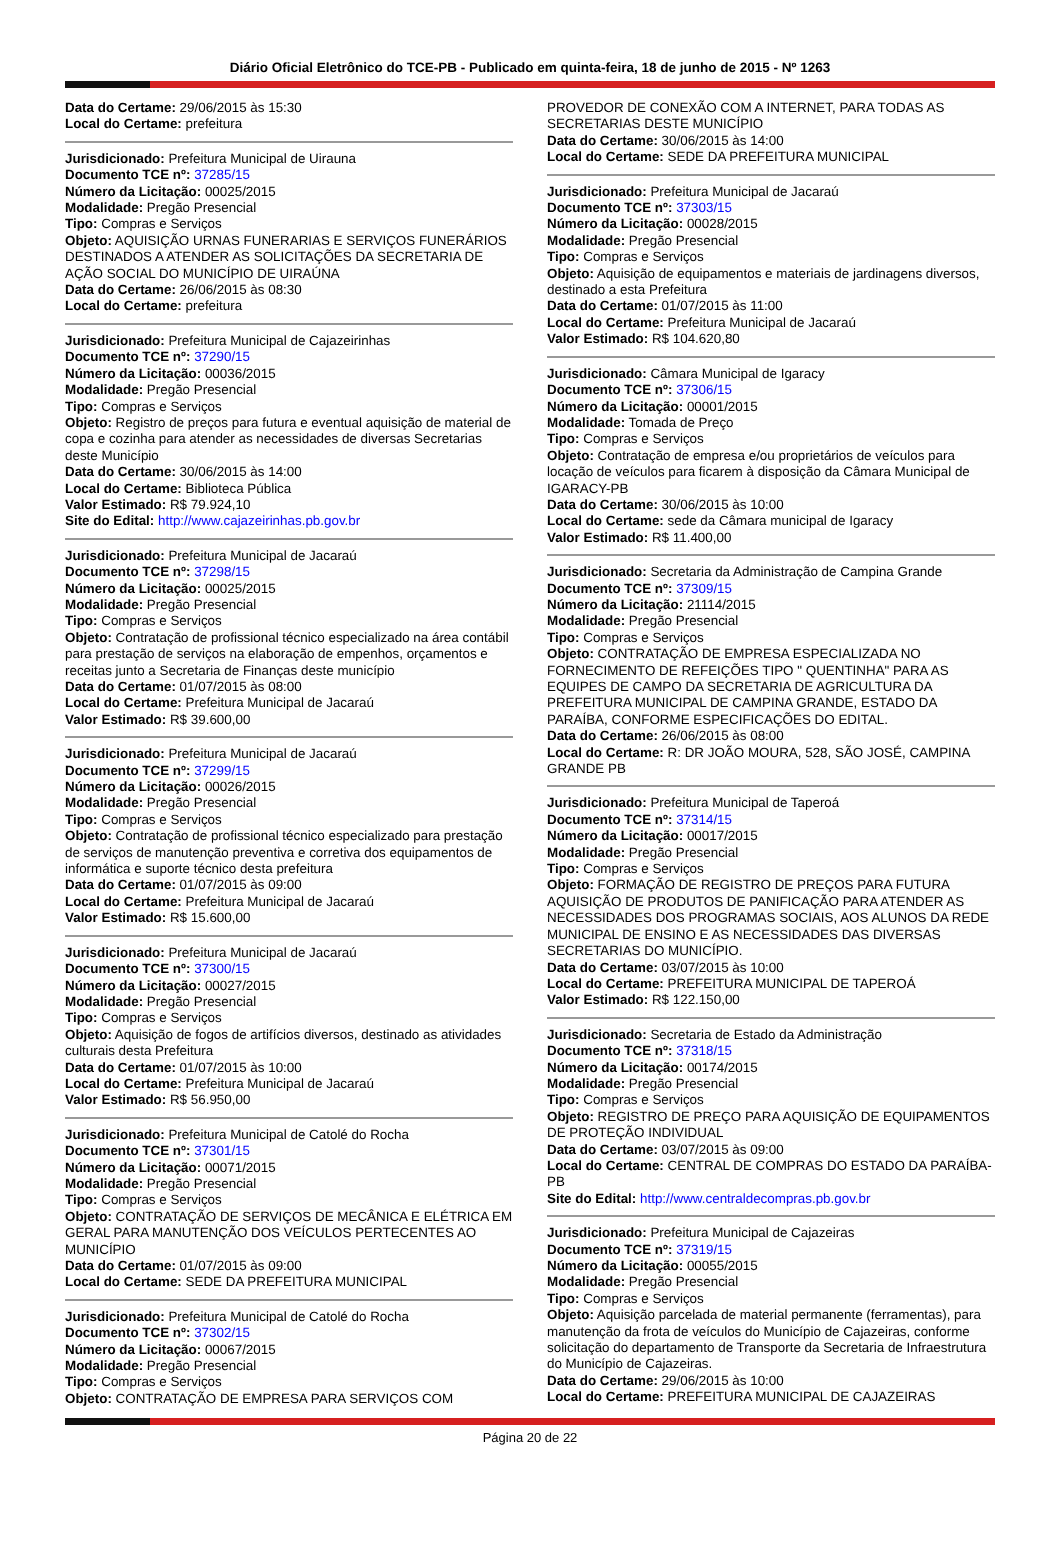Diário Oficial Eletrônico do TCE-PB - Publicado em quinta-feira, 18 de junho de 2015 - Nº 1263
Data do Certame: 29/06/2015 às 15:30
Local do Certame: prefeitura
Jurisdicionado: Prefeitura Municipal de Uirauna
Documento TCE nº: 37285/15
Número da Licitação: 00025/2015
Modalidade: Pregão Presencial
Tipo: Compras e Serviços
Objeto: AQUISIÇÃO URNAS FUNERARIAS E SERVIÇOS FUNERÁRIOS DESTINADOS A ATENDER AS SOLICITAÇÕES DA SECRETARIA DE AÇÃO SOCIAL DO MUNICÍPIO DE UIRAÚNA
Data do Certame: 26/06/2015 às 08:30
Local do Certame: prefeitura
Jurisdicionado: Prefeitura Municipal de Cajazeirinhas
Documento TCE nº: 37290/15
Número da Licitação: 00036/2015
Modalidade: Pregão Presencial
Tipo: Compras e Serviços
Objeto: Registro de preços para futura e eventual aquisição de material de copa e cozinha para atender as necessidades de diversas Secretarias deste Município
Data do Certame: 30/06/2015 às 14:00
Local do Certame: Biblioteca Pública
Valor Estimado: R$ 79.924,10
Site do Edital: http://www.cajazeirinhas.pb.gov.br
Jurisdicionado: Prefeitura Municipal de Jacaraú
Documento TCE nº: 37298/15
Número da Licitação: 00025/2015
Modalidade: Pregão Presencial
Tipo: Compras e Serviços
Objeto: Contratação de profissional técnico especializado na área contábil para prestação de serviços na elaboração de empenhos, orçamentos e receitas junto a Secretaria de Finanças deste município
Data do Certame: 01/07/2015 às 08:00
Local do Certame: Prefeitura Municipal de Jacaraú
Valor Estimado: R$ 39.600,00
Jurisdicionado: Prefeitura Municipal de Jacaraú
Documento TCE nº: 37299/15
Número da Licitação: 00026/2015
Modalidade: Pregão Presencial
Tipo: Compras e Serviços
Objeto: Contratação de profissional técnico especializado para prestação de serviços de manutenção preventiva e corretiva dos equipamentos de informática e suporte técnico desta prefeitura
Data do Certame: 01/07/2015 às 09:00
Local do Certame: Prefeitura Municipal de Jacaraú
Valor Estimado: R$ 15.600,00
Jurisdicionado: Prefeitura Municipal de Jacaraú
Documento TCE nº: 37300/15
Número da Licitação: 00027/2015
Modalidade: Pregão Presencial
Tipo: Compras e Serviços
Objeto: Aquisição de fogos de artifícios diversos, destinado as atividades culturais desta Prefeitura
Data do Certame: 01/07/2015 às 10:00
Local do Certame: Prefeitura Municipal de Jacaraú
Valor Estimado: R$ 56.950,00
Jurisdicionado: Prefeitura Municipal de Catolé do Rocha
Documento TCE nº: 37301/15
Número da Licitação: 00071/2015
Modalidade: Pregão Presencial
Tipo: Compras e Serviços
Objeto: CONTRATAÇÃO DE SERVIÇOS DE MECÂNICA E ELÉTRICA EM GERAL PARA MANUTENÇÃO DOS VEÍCULOS PERTECENTES AO MUNICÍPIO
Data do Certame: 01/07/2015 às 09:00
Local do Certame: SEDE DA PREFEITURA MUNICIPAL
Jurisdicionado: Prefeitura Municipal de Catolé do Rocha
Documento TCE nº: 37302/15
Número da Licitação: 00067/2015
Modalidade: Pregão Presencial
Tipo: Compras e Serviços
Objeto: CONTRATAÇÃO DE EMPRESA PARA SERVIÇOS COM
PROVEDOR DE CONEXÃO COM A INTERNET, PARA TODAS AS SECRETARIAS DESTE MUNICÍPIO
Data do Certame: 30/06/2015 às 14:00
Local do Certame: SEDE DA PREFEITURA MUNICIPAL
Jurisdicionado: Prefeitura Municipal de Jacaraú
Documento TCE nº: 37303/15
Número da Licitação: 00028/2015
Modalidade: Pregão Presencial
Tipo: Compras e Serviços
Objeto: Aquisição de equipamentos e materiais de jardinagens diversos, destinado a esta Prefeitura
Data do Certame: 01/07/2015 às 11:00
Local do Certame: Prefeitura Municipal de Jacaraú
Valor Estimado: R$ 104.620,80
Jurisdicionado: Câmara Municipal de Igaracy
Documento TCE nº: 37306/15
Número da Licitação: 00001/2015
Modalidade: Tomada de Preço
Tipo: Compras e Serviços
Objeto: Contratação de empresa e/ou proprietários de veículos para locação de veículos para ficarem à disposição da Câmara Municipal de IGARACY-PB
Data do Certame: 30/06/2015 às 10:00
Local do Certame: sede da Câmara municipal de Igaracy
Valor Estimado: R$ 11.400,00
Jurisdicionado: Secretaria da Administração de Campina Grande
Documento TCE nº: 37309/15
Número da Licitação: 21114/2015
Modalidade: Pregão Presencial
Tipo: Compras e Serviços
Objeto: CONTRATAÇÃO DE EMPRESA ESPECIALIZADA NO FORNECIMENTO DE REFEIÇÕES TIPO " QUENTINHA" PARA AS EQUIPES DE CAMPO DA SECRETARIA DE AGRICULTURA DA PREFEITURA MUNICIPAL DE CAMPINA GRANDE, ESTADO DA PARAÍBA, CONFORME ESPECIFICAÇÕES DO EDITAL.
Data do Certame: 26/06/2015 às 08:00
Local do Certame: R: DR JOÃO MOURA, 528, SÃO JOSÉ, CAMPINA GRANDE PB
Jurisdicionado: Prefeitura Municipal de Taperoá
Documento TCE nº: 37314/15
Número da Licitação: 00017/2015
Modalidade: Pregão Presencial
Tipo: Compras e Serviços
Objeto: FORMAÇÃO DE REGISTRO DE PREÇOS PARA FUTURA AQUISIÇÃO DE PRODUTOS DE PANIFICAÇÃO PARA ATENDER AS NECESSIDADES DOS PROGRAMAS SOCIAIS, AOS ALUNOS DA REDE MUNICIPAL DE ENSINO E AS NECESSIDADES DAS DIVERSAS SECRETARIAS DO MUNICÍPIO.
Data do Certame: 03/07/2015 às 10:00
Local do Certame: PREFEITURA MUNICIPAL DE TAPEROÁ
Valor Estimado: R$ 122.150,00
Jurisdicionado: Secretaria de Estado da Administração
Documento TCE nº: 37318/15
Número da Licitação: 00174/2015
Modalidade: Pregão Presencial
Tipo: Compras e Serviços
Objeto: REGISTRO DE PREÇO PARA AQUISIÇÃO DE EQUIPAMENTOS DE PROTEÇÃO INDIVIDUAL
Data do Certame: 03/07/2015 às 09:00
Local do Certame: CENTRAL DE COMPRAS DO ESTADO DA PARAÍBA-PB
Site do Edital: http://www.centraldecompras.pb.gov.br
Jurisdicionado: Prefeitura Municipal de Cajazeiras
Documento TCE nº: 37319/15
Número da Licitação: 00055/2015
Modalidade: Pregão Presencial
Tipo: Compras e Serviços
Objeto: Aquisição parcelada de material permanente (ferramentas), para manutenção da frota de veículos do Município de Cajazeiras, conforme solicitação do departamento de Transporte da Secretaria de Infraestrutura do Município de Cajazeiras.
Data do Certame: 29/06/2015 às 10:00
Local do Certame: PREFEITURA MUNICIPAL DE CAJAZEIRAS
Página 20 de 22